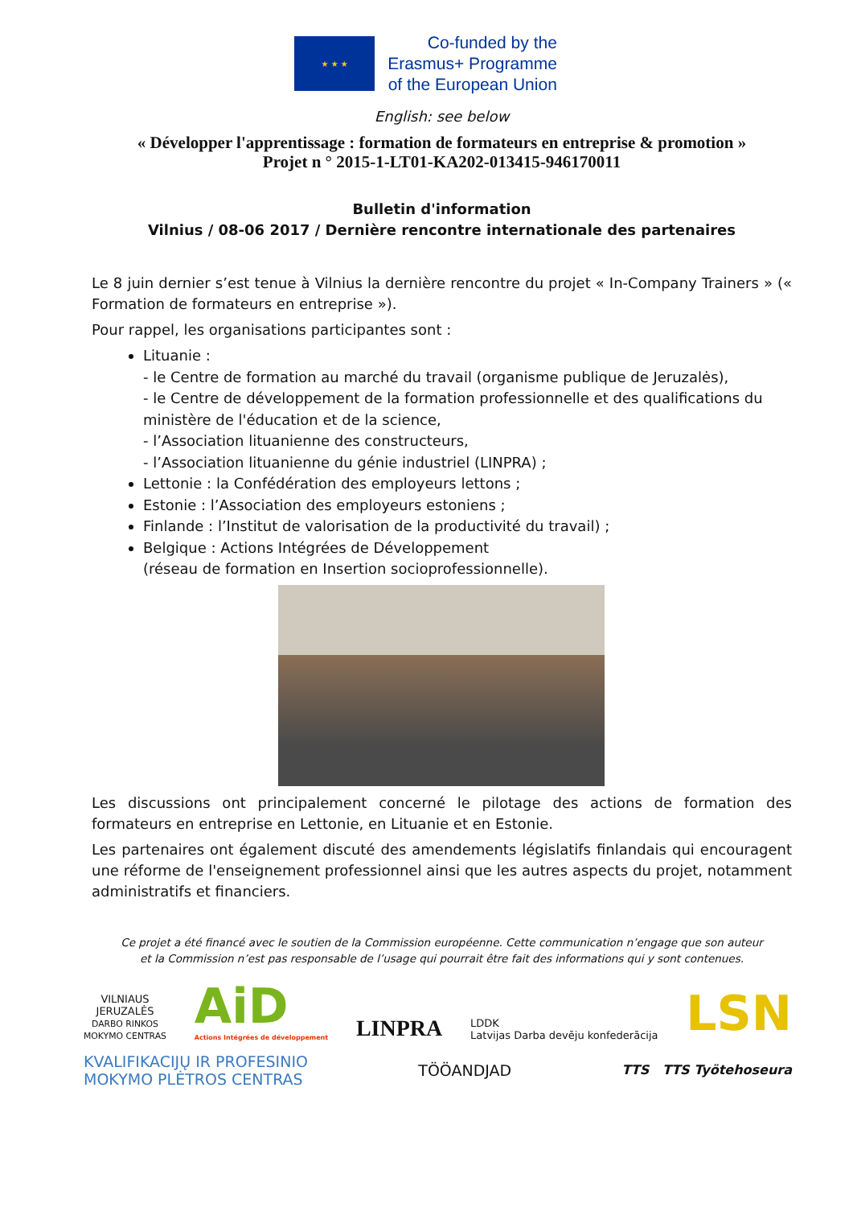★ ★ ★
Co-funded by the
Erasmus+ Programme
of the European Union
English: see below
« Développer l'apprentissage : formation de formateurs en entreprise & promotion »
Projet n ° 2015-1-LT01-KA202-013415-946170011
Bulletin d'information
Vilnius / 08-06 2017 / Dernière rencontre internationale des partenaires
Le 8 juin dernier s’est tenue à Vilnius la dernière rencontre du projet « In-Company Trainers » (« Formation de formateurs en entreprise »).
Pour rappel, les organisations participantes sont :
Lituanie :
- le Centre de formation au marché du travail (organisme publique de Jeruzalės),
- le Centre de développement de la formation professionnelle et des qualifications du ministère de l'éducation et de la science,
- l’Association lituanienne des constructeurs,
- l’Association lituanienne du génie industriel (LINPRA) ;
Lettonie : la Confédération des employeurs lettons ;
Estonie : l’Association des employeurs estoniens ;
Finlande : l’Institut de valorisation de la productivité du travail) ;
Belgique : Actions Intégrées de Développement
(réseau de formation en Insertion socioprofessionnelle).
Les discussions ont principalement concerné le pilotage des actions de formation des formateurs en entreprise en Lettonie, en Lituanie et en Estonie.
Les partenaires ont également discuté des amendements législatifs finlandais qui encouragent une réforme de l'enseignement professionnel ainsi que les autres aspects du projet, notamment administratifs et financiers.
Ce projet a été financé avec le soutien de la Commission européenne. Cette communication n’engage que son auteur
et la Commission n’est pas responsable de l’usage qui pourrait être fait des informations qui y sont contenues.
VILNIAUS
JERUZALĖS
DARBO RINKOS
MOKYMO CENTRAS
AiD
Actions Intégrées de développement
LINPRA
LDDK
Latvijas Darba devēju konfederācija
LSN
KVALIFIKACIJŲ IR PROFESINIO
MOKYMO PLĖTROS CENTRAS
TÖÖANDJAD
TTS TTS Työtehoseura